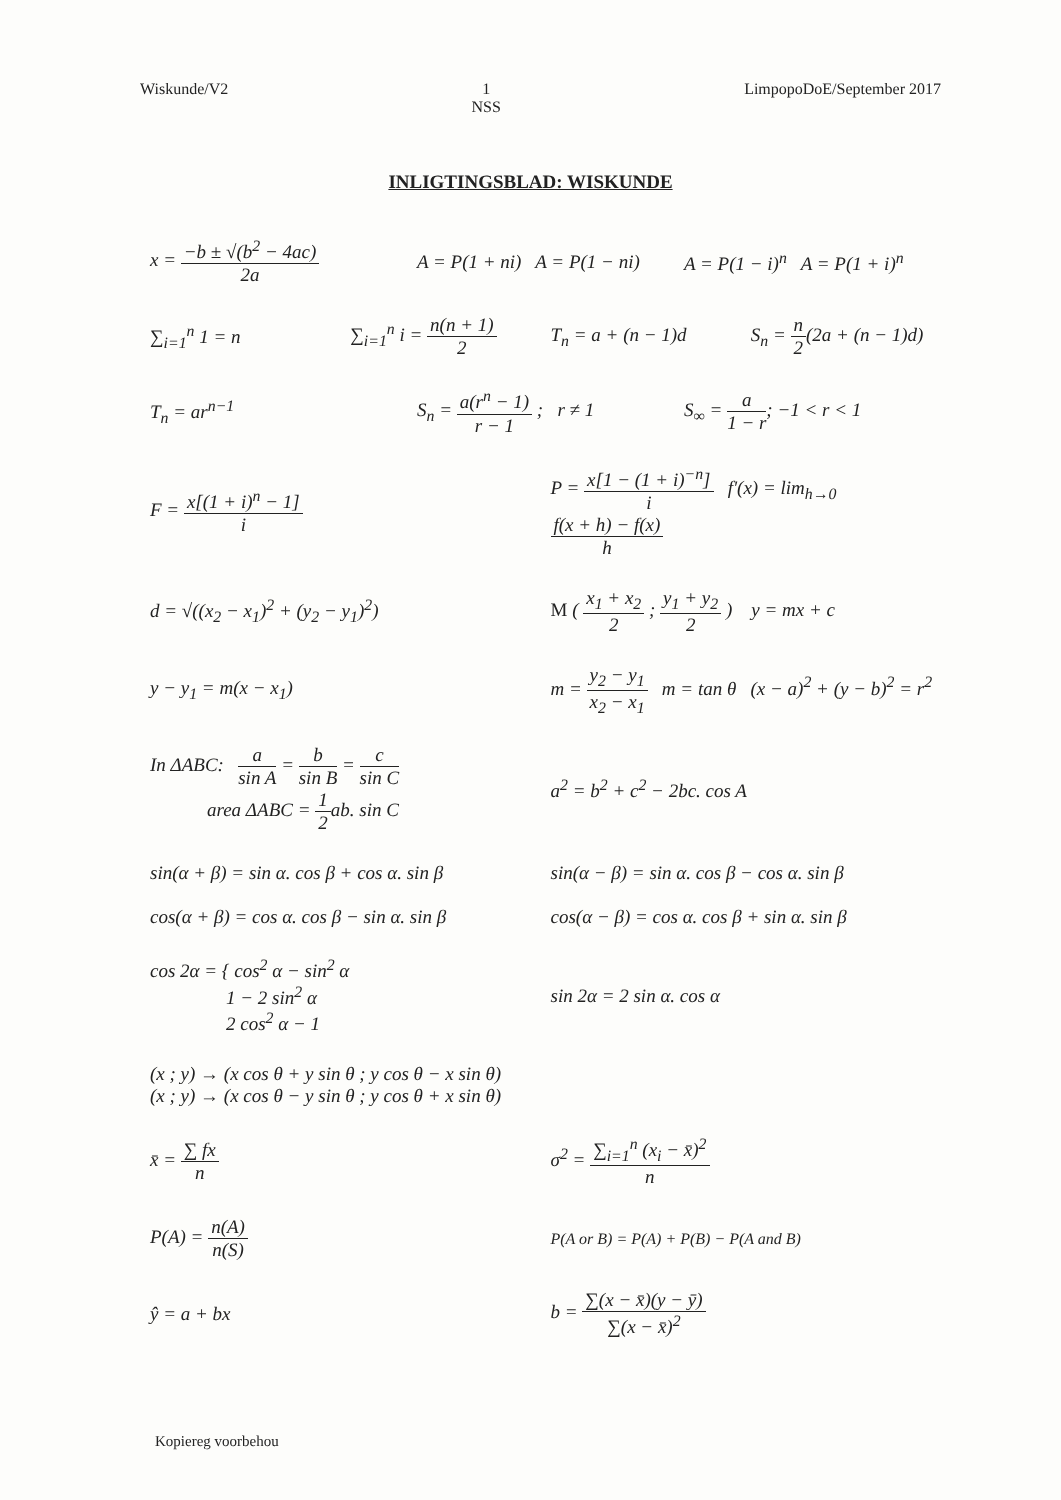Wiskunde/V2 1
NSS
LimpopoDoE/September 2017
INLIGTINGSBLAD: WISKUNDE
x = −b ± √(b<sup>2</sup> − 4ac) 2a A = P(1 + ni) A = P(1 − ni) A = P(1 − i)<sup>n</sup> A = P(1 + i)<sup>n</sup>
∑<sub>i=1</sub><sup>n</sup> 1 = n ∑<sub>i=1</sub><sup>n</sup> i = n(n + 1) 2 T<sub>n</sub> = a + (n − 1)d S<sub>n</sub> = n 2(2a + (n − 1)d)
T<sub>n</sub> = ar<sup>n−1</sup> S<sub>n</sub> = a(r<sup>n</sup> − 1) r − 1 ; r ≠ 1 S<sub>∞</sub> = a 1 − r; −1 < r < 1
F = x[(1 + i)<sup>n</sup> − 1] i
P = x[1 − (1 + i)<sup>−n</sup>] i f'(x) = lim<sub>h→0</sub> f(x + h) − f(x) h
d = √((x<sub>2</sub> − x<sub>1</sub>)<sup>2</sup> + (y<sub>2</sub> − y<sub>1</sub>)<sup>2</sup>)
M ( x<sub>1</sub> + x<sub>2</sub> 2 ; y<sub>1</sub> + y<sub>2</sub> 2 ) y = mx + c
y − y<sub>1</sub> = m(x − x<sub>1</sub>)
m = y<sub>2</sub> − y<sub>1</sub> x<sub>2</sub> − x<sub>1</sub> m = tan θ (x − a)<sup>2</sup> + (y − b)<sup>2</sup> = r<sup>2</sup>
In ΔABC: a sin A = b sin B = c sin C
area ΔABC = 1 2ab. sin C
a<sup>2</sup> = b<sup>2</sup> + c<sup>2</sup> − 2bc. cos A
sin(α + β) = sin α. cos β + cos α. sin β
cos(α + β) = cos α. cos β − sin α. sin β
sin(α − β) = sin α. cos β − cos α. sin β
cos(α − β) = cos α. cos β + sin α. sin β
cos 2α = { cos<sup>2</sup> α − sin<sup>2</sup> α
1 − 2 sin<sup>2</sup> α
2 cos<sup>2</sup> α − 1
sin 2α = 2 sin α. cos α
(x ; y) → (x cos θ + y sin θ ; y cos θ − x sin θ)
(x ; y) → (x cos θ − y sin θ ; y cos θ + x sin θ)
x̄ = ∑ fx n σ<sup>2</sup> = ∑<sub>i=1</sub><sup>n</sup> (x<sub>i</sub> − x̄)<sup>2</sup> n
P(A) = n(A) n(S)
P(A or B) = P(A) + P(B) − P(A and B)
ŷ = a + bx b = ∑(x − x̄)(y − ȳ) ∑(x − x̄)<sup>2</sup>
Kopiereg voorbehou